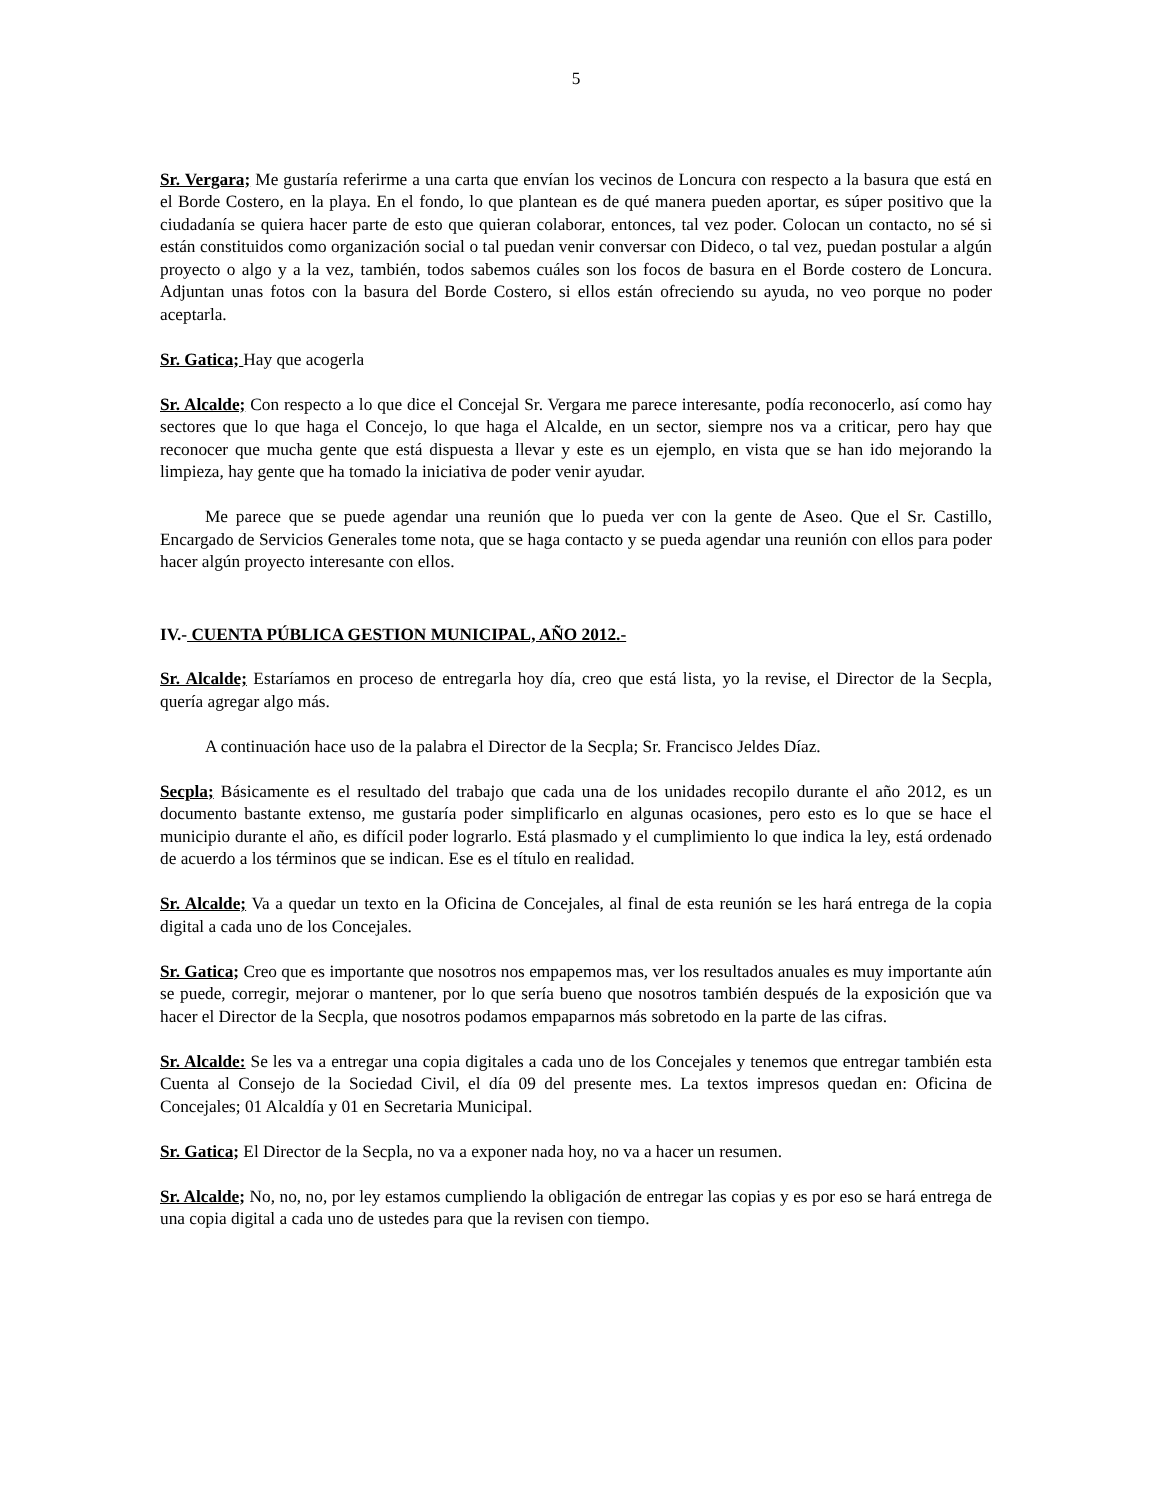5
Sr. Vergara; Me gustaría referirme a una carta que envían los vecinos de Loncura con respecto a la basura que está en el Borde Costero, en la playa. En el fondo, lo que plantean es de qué manera pueden aportar, es súper positivo que la ciudadanía se quiera hacer parte de esto que quieran colaborar, entonces, tal vez poder. Colocan un contacto, no sé si están constituidos como organización social o tal puedan venir conversar con Dideco, o tal vez, puedan postular a algún proyecto o algo y a la vez, también, todos sabemos cuáles son los focos de basura en el Borde costero de Loncura. Adjuntan unas fotos con la basura del Borde Costero, si ellos están ofreciendo su ayuda, no veo porque no poder aceptarla.
Sr. Gatica; Hay que acogerla
Sr. Alcalde; Con respecto a lo que dice el Concejal Sr. Vergara me parece interesante, podía reconocerlo, así como hay sectores que lo que haga el Concejo, lo que haga el Alcalde, en un sector, siempre nos va a criticar, pero hay que reconocer que mucha gente que está dispuesta a llevar y este es un ejemplo, en vista que se han ido mejorando la limpieza, hay gente que ha tomado la iniciativa de poder venir ayudar.
Me parece que se puede agendar una reunión que lo pueda ver con la gente de Aseo. Que el Sr. Castillo, Encargado de Servicios Generales tome nota, que se haga contacto y se pueda agendar una reunión con ellos para poder hacer algún proyecto interesante con ellos.
IV.- CUENTA PÚBLICA GESTION MUNICIPAL, AÑO 2012.-
Sr. Alcalde; Estaríamos en proceso de entregarla hoy día, creo que está lista, yo la revise, el Director de la Secpla, quería agregar algo más.
A continuación hace uso de la palabra el Director de la Secpla; Sr. Francisco Jeldes Díaz.
Secpla; Básicamente es el resultado del trabajo que cada una de los unidades recopilo durante el año 2012, es un documento bastante extenso, me gustaría poder simplificarlo en algunas ocasiones, pero esto es lo que se hace el municipio durante el año, es difícil poder lograrlo. Está plasmado y el cumplimiento lo que indica la ley, está ordenado de acuerdo a los términos que se indican. Ese es el título en realidad.
Sr. Alcalde; Va a quedar un texto en la Oficina de Concejales, al final de esta reunión se les hará entrega de la copia digital a cada uno de los Concejales.
Sr. Gatica; Creo que es importante que nosotros nos empapemos mas, ver los resultados anuales es muy importante aún se puede, corregir, mejorar o mantener, por lo que sería bueno que nosotros también después de la exposición que va hacer el Director de la Secpla, que nosotros podamos empaparnos más sobretodo en la parte de las cifras.
Sr. Alcalde: Se les va a entregar una copia digitales a cada uno de los Concejales y tenemos que entregar también esta Cuenta al Consejo de la Sociedad Civil, el día 09 del presente mes. La textos impresos quedan en: Oficina de Concejales; 01 Alcaldía y 01 en Secretaria Municipal.
Sr. Gatica; El Director de la Secpla, no va a exponer nada hoy, no va a hacer un resumen.
Sr. Alcalde; No, no, no, por ley estamos cumpliendo la obligación de entregar las copias y es por eso se hará entrega de una copia digital a cada uno de ustedes para que la revisen con tiempo.